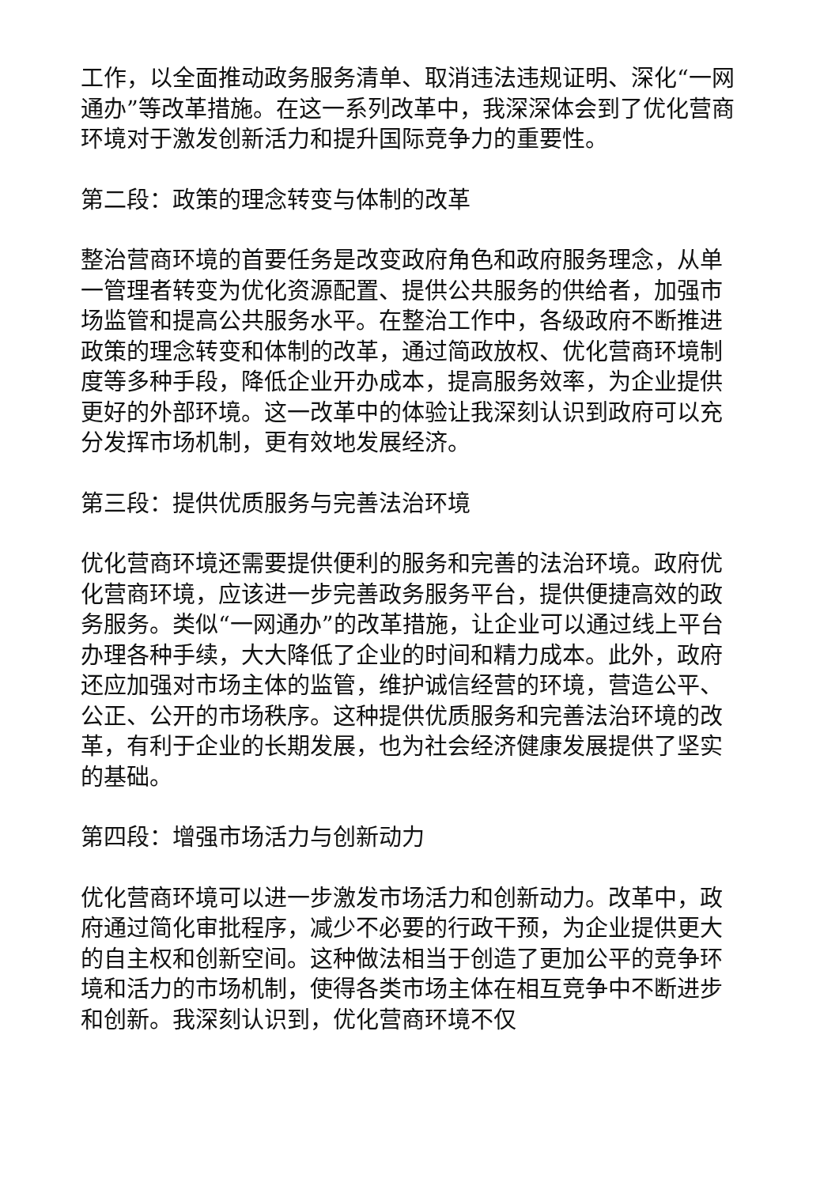工作，以全面推动政务服务清单、取消违法违规证明、深化“一网通办”等改革措施。在这一系列改革中，我深深体会到了优化营商环境对于激发创新活力和提升国际竞争力的重要性。
第二段：政策的理念转变与体制的改革
整治营商环境的首要任务是改变政府角色和政府服务理念，从单一管理者转变为优化资源配置、提供公共服务的供给者，加强市场监管和提高公共服务水平。在整治工作中，各级政府不断推进政策的理念转变和体制的改革，通过简政放权、优化营商环境制度等多种手段，降低企业开办成本，提高服务效率，为企业提供更好的外部环境。这一改革中的体验让我深刻认识到政府可以充分发挥市场机制，更有效地发展经济。
第三段：提供优质服务与完善法治环境
优化营商环境还需要提供便利的服务和完善的法治环境。政府优化营商环境，应该进一步完善政务服务平台，提供便捷高效的政务服务。类似“一网通办”的改革措施，让企业可以通过线上平台办理各种手续，大大降低了企业的时间和精力成本。此外，政府还应加强对市场主体的监管，维护诚信经营的环境，营造公平、公正、公开的市场秩序。这种提供优质服务和完善法治环境的改革，有利于企业的长期发展，也为社会经济健康发展提供了坚实的基础。
第四段：增强市场活力与创新动力
优化营商环境可以进一步激发市场活力和创新动力。改革中，政府通过简化审批程序，减少不必要的行政干预，为企业提供更大的自主权和创新空间。这种做法相当于创造了更加公平的竞争环境和活力的市场机制，使得各类市场主体在相互竞争中不断进步和创新。我深刻认识到，优化营商环境不仅